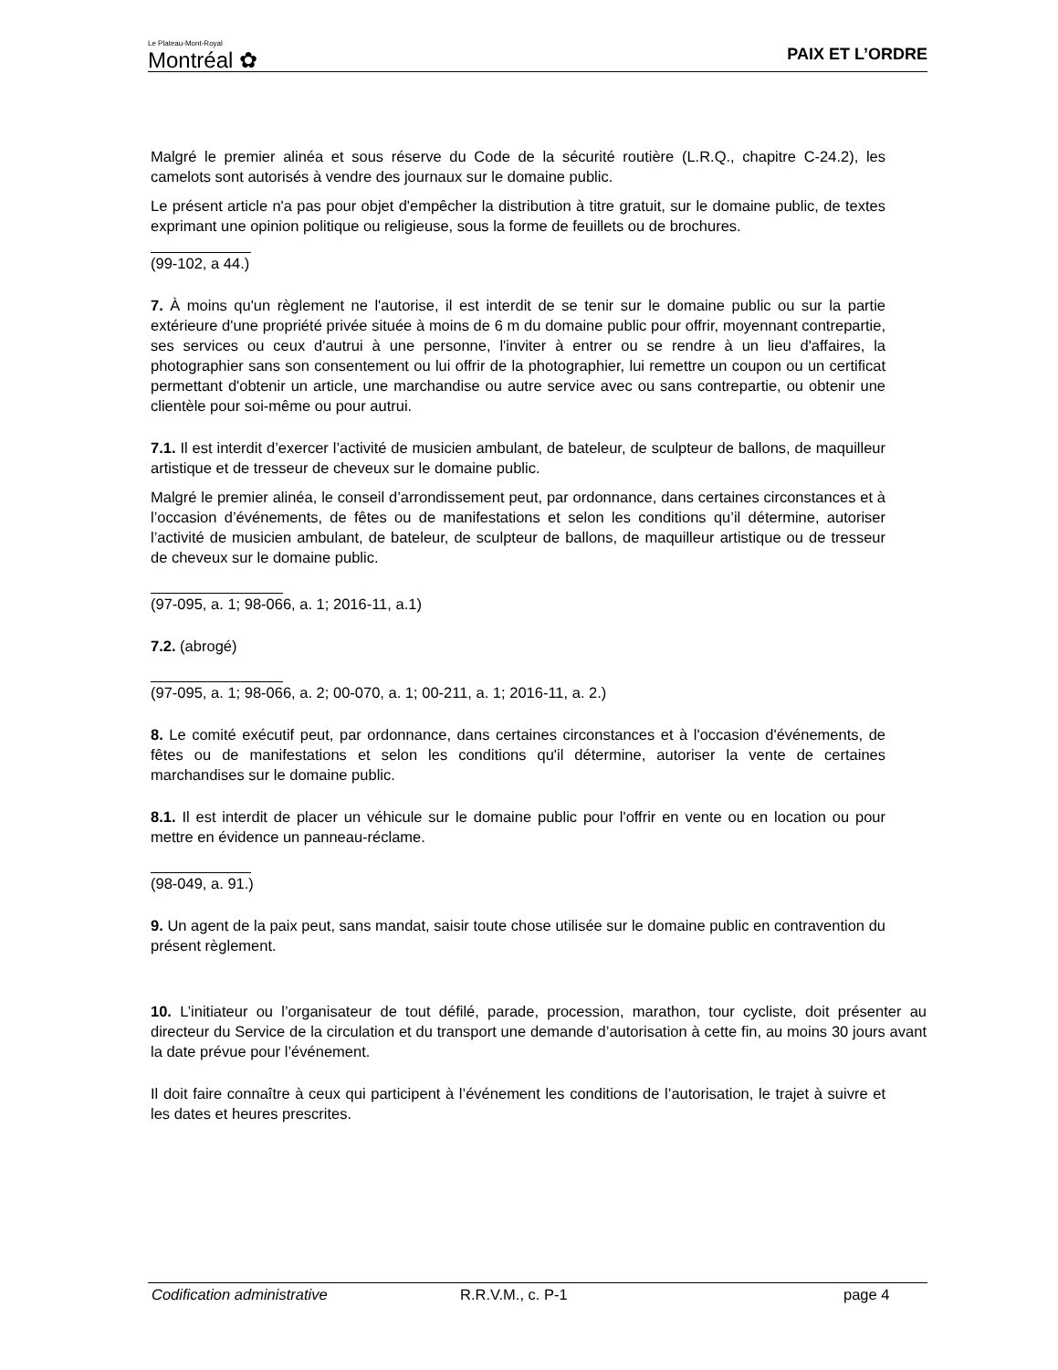Le Plateau-Mont-Royal
Montréal ✿
PAIX ET L’ORDRE
Malgré le premier alinéa et sous réserve du Code de la sécurité routière (L.R.Q., chapitre C-24.2), les camelots sont autorisés à vendre des journaux sur le domaine public.
Le présent article n'a pas pour objet d'empêcher la distribution à titre gratuit, sur le domaine public, de textes exprimant une opinion politique ou religieuse, sous la forme de feuillets ou de brochures.
(99-102, a 44.)
7. À moins qu'un règlement ne l'autorise, il est interdit de se tenir sur le domaine public ou sur la partie extérieure d'une propriété privée située à moins de 6 m du domaine public pour offrir, moyennant contrepartie, ses services ou ceux d'autrui à une personne, l'inviter à entrer ou se rendre à un lieu d'affaires, la photographier sans son consentement ou lui offrir de la photographier, lui remettre un coupon ou un certificat permettant d'obtenir un article, une marchandise ou autre service avec ou sans contrepartie, ou obtenir une clientèle pour soi-même ou pour autrui.
7.1. Il est interdit d’exercer l’activité de musicien ambulant, de bateleur, de sculpteur de ballons, de maquilleur artistique et de tresseur de cheveux sur le domaine public.
Malgré le premier alinéa, le conseil d’arrondissement peut, par ordonnance, dans certaines circonstances et à l’occasion d’événements, de fêtes ou de manifestations et selon les conditions qu’il détermine, autoriser l’activité de musicien ambulant, de bateleur, de sculpteur de ballons, de maquilleur artistique ou de tresseur de cheveux sur le domaine public.
(97-095, a. 1; 98-066, a. 1; 2016-11, a.1)
7.2. (abrogé)
(97-095, a. 1; 98-066, a. 2; 00-070, a. 1; 00-211, a. 1; 2016-11, a. 2.)
8. Le comité exécutif peut, par ordonnance, dans certaines circonstances et à l'occasion d'événements, de fêtes ou de manifestations et selon les conditions qu'il détermine, autoriser la vente de certaines marchandises sur le domaine public.
8.1. Il est interdit de placer un véhicule sur le domaine public pour l'offrir en vente ou en location ou pour mettre en évidence un panneau-réclame.
(98-049, a. 91.)
9. Un agent de la paix peut, sans mandat, saisir toute chose utilisée sur le domaine public en contravention du présent règlement.
10. L’initiateur ou l’organisateur de tout défilé, parade, procession, marathon, tour cycliste, doit présenter au directeur du Service de la circulation et du transport une demande d’autorisation à cette fin, au moins 30 jours avant la date prévue pour l’événement.
Il doit faire connaître à ceux qui participent à l’événement les conditions de l’autorisation, le trajet à suivre et les dates et heures prescrites.
Codification administrative R.R.V.M., c. P-1 page 4